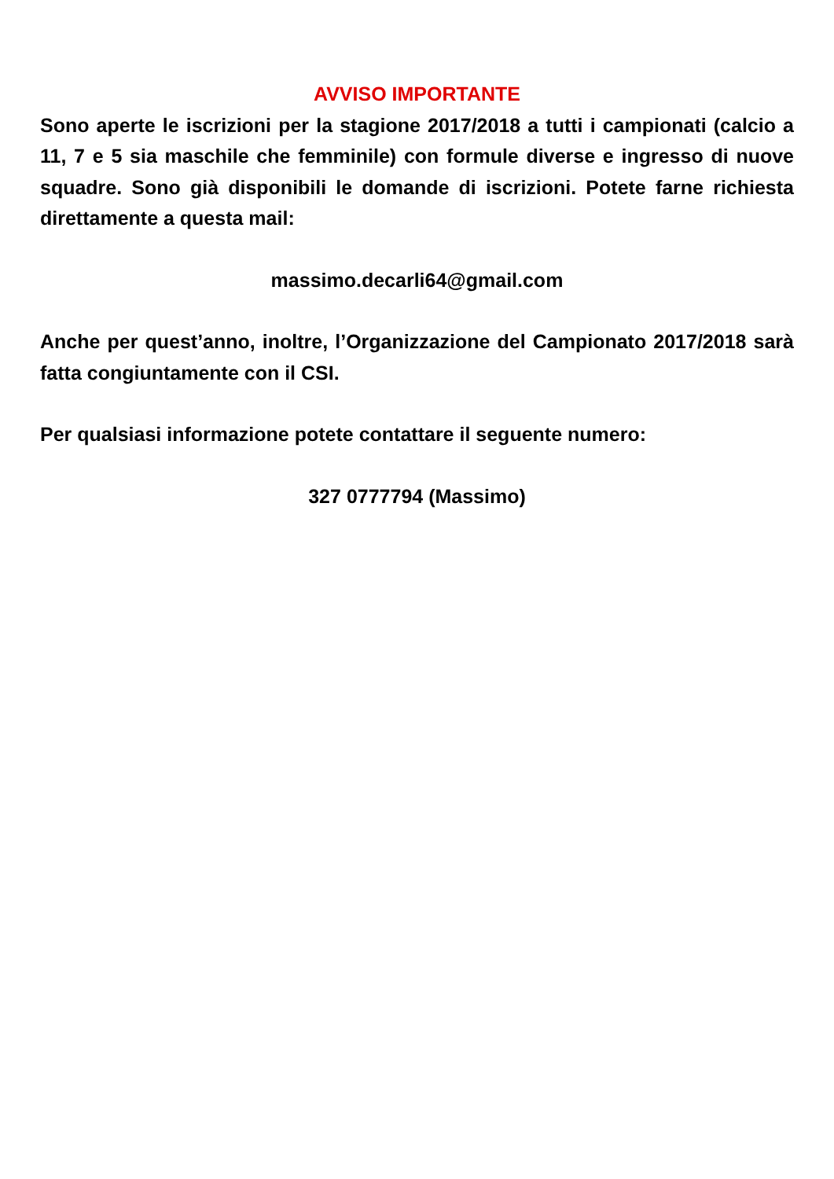AVVISO IMPORTANTE
Sono aperte le iscrizioni per la stagione 2017/2018 a tutti i campionati (calcio a 11, 7 e 5 sia maschile che femminile) con formule diverse e ingresso di nuove squadre. Sono già disponibili le domande di iscrizioni. Potete farne richiesta direttamente a questa mail:
massimo.decarli64@gmail.com
Anche per quest’anno, inoltre, l’Organizzazione del Campionato 2017/2018 sarà fatta congiuntamente con il CSI.
Per qualsiasi informazione potete contattare il seguente numero:
327 0777794 (Massimo)